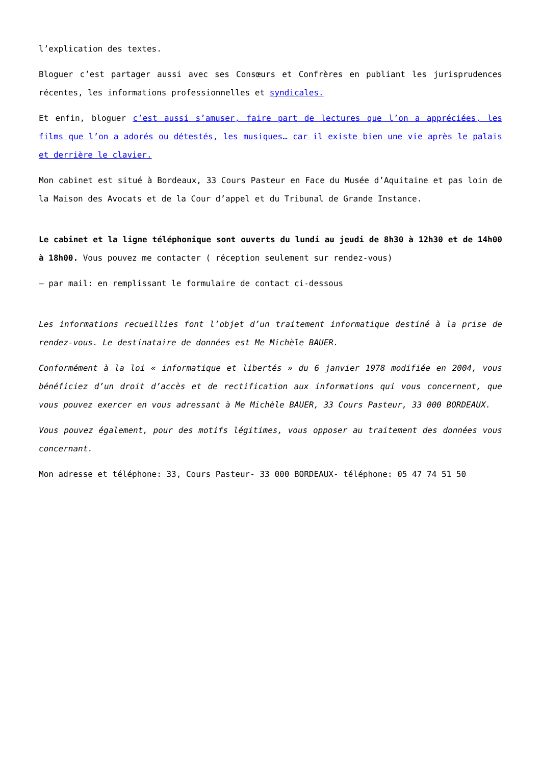l’explication des textes.
Bloguer c’est partager aussi avec ses Consœurs et Confrères en publiant les jurisprudences récentes, les informations professionnelles et syndicales.
Et enfin, bloguer c’est aussi s’amuser, faire part de lectures que l’on a appréciées, les films que l’on a adorés ou détestés, les musiques… car il existe bien une vie après le palais et derrière le clavier.
Mon cabinet est situé à Bordeaux, 33 Cours Pasteur en Face du Musée d’Aquitaine et pas loin de la Maison des Avocats et de la Cour d’appel et du Tribunal de Grande Instance.
Le cabinet et la ligne téléphonique sont ouverts du lundi au jeudi de 8h30 à 12h30 et de 14h00 à 18h00. Vous pouvez me contacter ( réception seulement sur rendez-vous)
– par mail: en remplissant le formulaire de contact ci-dessous
Les informations recueillies font l’objet d’un traitement informatique destiné à la prise de rendez-vous. Le destinataire de données est Me Michèle BAUER.
Conformément à la loi « informatique et libertés » du 6 janvier 1978 modifiée en 2004, vous bénéficiez d’un droit d’accès et de rectification aux informations qui vous concernent, que vous pouvez exercer en vous adressant à Me Michèle BAUER, 33 Cours Pasteur, 33 000 BORDEAUX.
Vous pouvez également, pour des motifs légitimes, vous opposer au traitement des données vous concernant.
Mon adresse et téléphone: 33, Cours Pasteur- 33 000 BORDEAUX- téléphone: 05 47 74 51 50